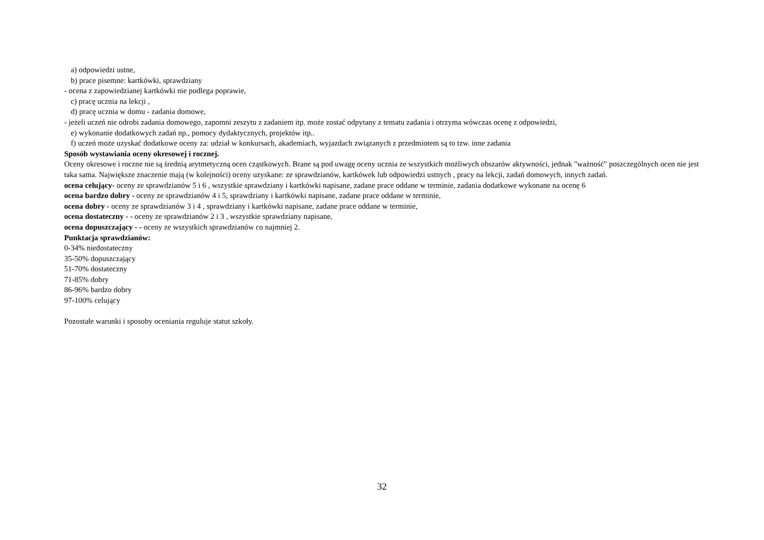a) odpowiedzi ustne,
b) prace pisemne: kartkówki, sprawdziany
- ocena z zapowiedzianej kartkówki nie podlega poprawie,
c) pracę ucznia na lekcji ,
d) pracę ucznia w domu - zadania domowe,
- jeżeli uczeń nie odrobi zadania domowego, zapomni zeszytu z zadaniem itp. może zostać odpytany z tematu zadania i otrzyma wówczas ocenę z odpowiedzi,
e) wykonanie dodatkowych zadań np., pomocy dydaktycznych, projektów itp..
f) uczeń może uzyskać dodatkowe oceny za: udział w konkursach, akademiach, wyjazdach związanych z przedmiotem są to tzw. inne zadania
Sposób wystawiania oceny okresowej i rocznej.
Oceny okresowe i roczne nie są średnią arytmetyczną ocen cząstkowych. Brane są pod uwagę oceny ucznia ze wszystkich możliwych obszarów aktywności, jednak "ważność" poszczególnych ocen nie jest taka sama. Największe znaczenie mają (w kolejności) oceny uzyskane: ze sprawdzianów, kartkówek lub odpowiedzi ustnych , pracy na lekcji, zadań domowych, innych zadań.
ocena celujący- oceny ze sprawdzianów 5 i 6 , wszystkie sprawdziany i kartkówki napisane, zadane prace oddane w terminie, zadania dodatkowe wykonane na ocenę 6
ocena bardzo dobry - oceny ze sprawdzianów 4 i 5, sprawdziany i kartkówki napisane, zadane prace oddane w terminie,
ocena dobry - oceny ze sprawdzianów 3 i 4 , sprawdziany i kartkówki napisane, zadane prace oddane w terminie,
ocena dostateczny - - oceny ze sprawdzianów 2 i 3 , wszystkie sprawdziany napisane,
ocena dopuszczający - - oceny ze wszystkich sprawdzianów co najmniej 2.
Punktacja sprawdzianów:
0-34% niedostateczny
35-50% dopuszczający
51-70% dostateczny
71-85% dobry
86-96% bardzo dobry
97-100% celujący
Pozostałe warunki i sposoby oceniania reguluje statut szkoły.
32